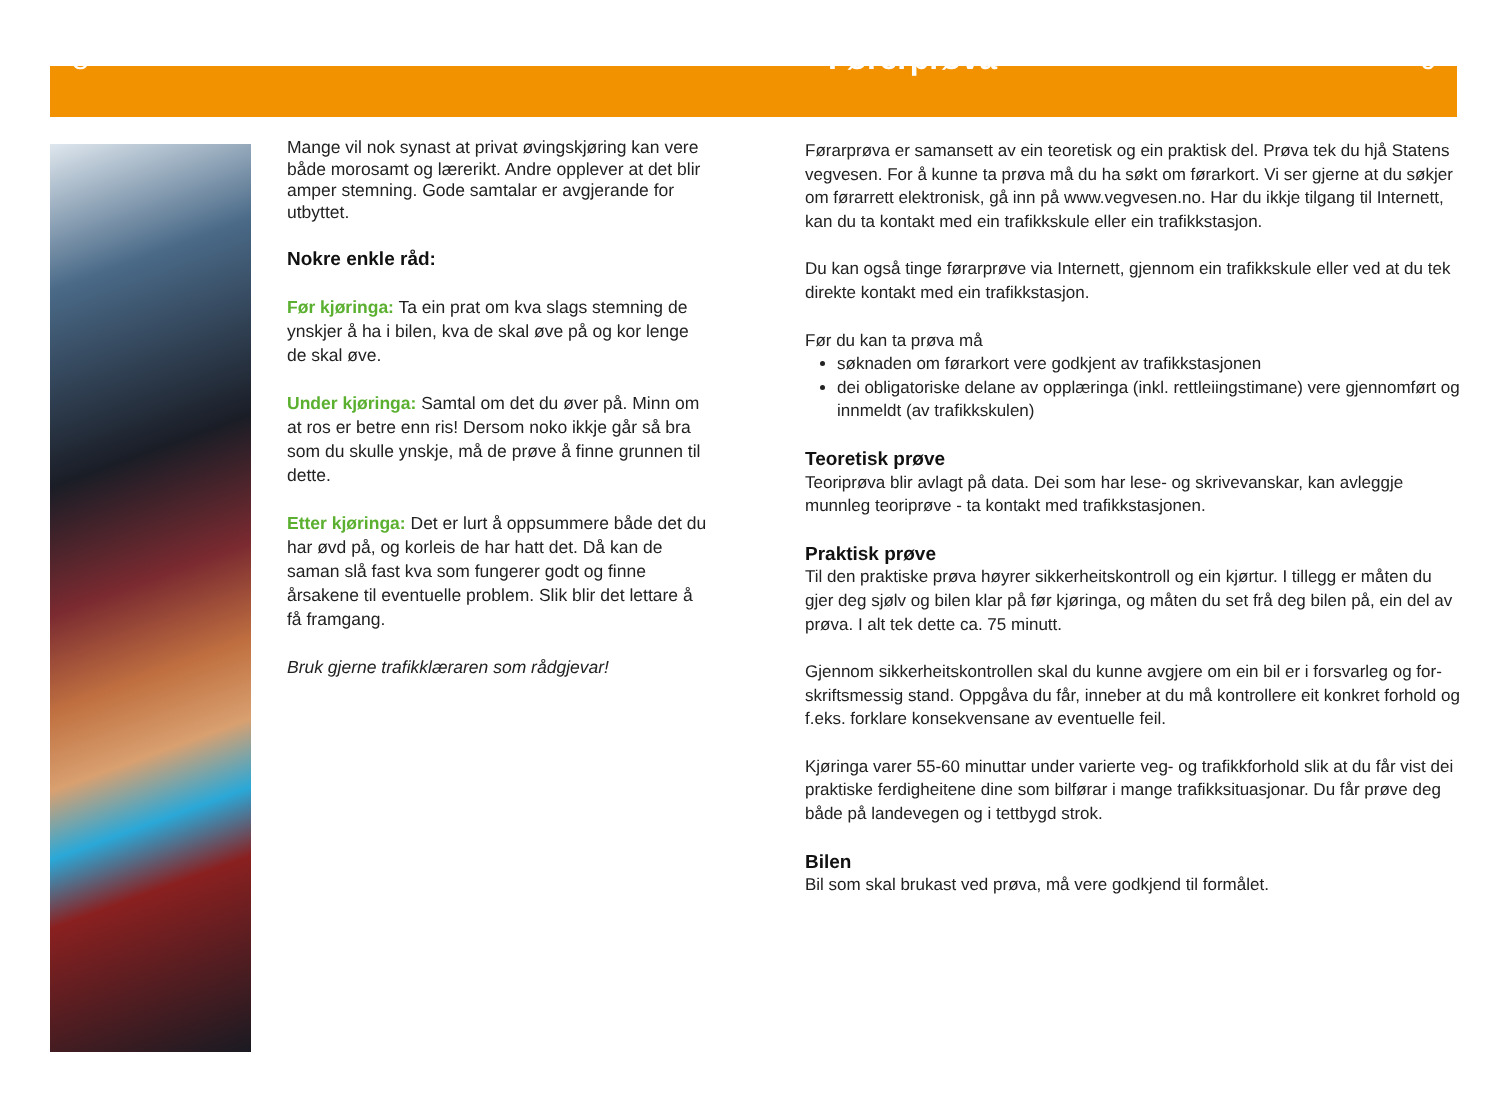8 Førerprøva 9
Mange vil nok synast at privat øvingskjøring kan vere både morosamt og lærerikt. Andre opplever at det blir amper stemning. Gode samtalar er avgjerande for utbyttet.
Nokre enkle råd:
Før kjøringa: Ta ein prat om kva slags stemning de ynskjer å ha i bilen, kva de skal øve på og kor lenge de skal øve.
Under kjøringa: Samtal om det du øver på. Minn om at ros er betre enn ris! Dersom noko ikkje går så bra som du skulle ynskje, må de prøve å finne grunnen til dette.
Etter kjøringa: Det er lurt å oppsummere både det du har øvd på, og korleis de har hatt det. Då kan de saman slå fast kva som fungerer godt og finne årsakene til eventuelle problem. Slik blir det lettare å få framgang.
Bruk gjerne trafikklæraren som rådgjevar!
Førarprøva er samansett av ein teoretisk og ein praktisk del. Prøva tek du hjå Statens vegvesen. For å kunne ta prøva må du ha søkt om førarkort. Vi ser gjerne at du søkjer om førarrett elektronisk, gå inn på www.vegvesen.no. Har du ikkje tilgang til Internett, kan du ta kontakt med ein trafikkskule eller ein trafikkstasjon.
Du kan også tinge førarprøve via Internett, gjennom ein trafikkskule eller ved at du tek direkte kontakt med ein trafikkstasjon.
Før du kan ta prøva må
søknaden om førarkort vere godkjent av trafikkstasjonen
dei obligatoriske delane av opplæringa (inkl. rettleiingstimane) vere gjennomført og innmeldt (av trafikkskulen)
Teoretisk prøve
Teoriprøva blir avlagt på data. Dei som har lese- og skrivevanskar, kan avleggje munnleg teoriprøve - ta kontakt med trafikkstasjonen.
Praktisk prøve
Til den praktiske prøva høyrer sikkerheitskontroll og ein kjørtur. I tillegg er måten du gjer deg sjølv og bilen klar på før kjøringa, og måten du set frå deg bilen på, ein del av prøva. I alt tek dette ca. 75 minutt.
Gjennom sikkerheitskontrollen skal du kunne avgjere om ein bil er i forsvarleg og for-skriftsmessig stand. Oppgåva du får, inneber at du må kontrollere eit konkret forhold og f.eks. forklare konsekvensane av eventuelle feil.
Kjøringa varer 55-60 minuttar under varierte veg- og trafikkforhold slik at du får vist dei praktiske ferdigheitene dine som bilførar i mange trafikksituasjonar. Du får prøve deg både på landevegen og i tettbygd strok.
Bilen
Bil som skal brukast ved prøva, må vere godkjend til formålet.